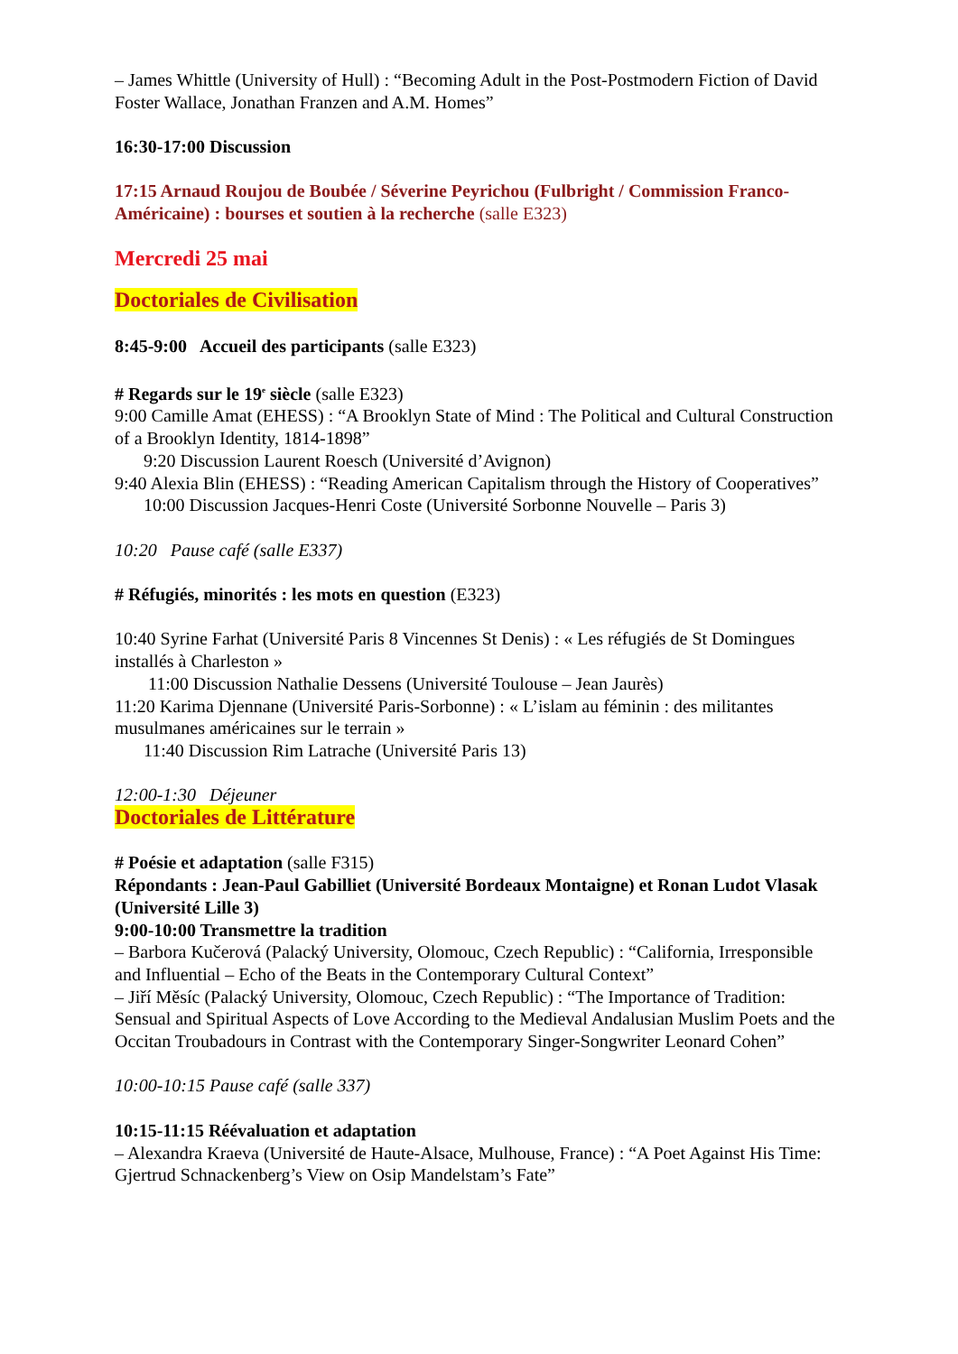– James Whittle (University of Hull) : “Becoming Adult in the Post-Postmodern Fiction of David Foster Wallace, Jonathan Franzen and A.M. Homes”
16:30-17:00 Discussion
17:15 Arnaud Roujou de Boubée / Séverine Peyrichou (Fulbright / Commission Franco-Américaine) : bourses et soutien à la recherche (salle E323)
Mercredi 25 mai
Doctoriales de Civilisation
8:45-9:00 Accueil des participants (salle E323)
# Regards sur le 19<sup>e</sup> siècle (salle E323)
9:00 Camille Amat (EHESS) : “A Brooklyn State of Mind : The Political and Cultural Construction of a Brooklyn Identity, 1814-1898”
9:20 Discussion Laurent Roesch (Université d’Avignon)
9:40 Alexia Blin (EHESS) : “Reading American Capitalism through the History of Cooperatives”
10:00 Discussion Jacques-Henri Coste (Université Sorbonne Nouvelle – Paris 3)
10:20 Pause café (salle E337)
# Réfugiés, minorités : les mots en question (E323)
10:40 Syrine Farhat (Université Paris 8 Vincennes St Denis) : « Les réfugiés de St Domingues installés à Charleston »
11:00 Discussion Nathalie Dessens (Université Toulouse – Jean Jaurès)
11:20 Karima Djennane (Université Paris-Sorbonne) : « L’islam au féminin : des militantes musulmanes américaines sur le terrain »
11:40 Discussion Rim Latrache (Université Paris 13)
12:00-1:30 Déjeuner
Doctoriales de Littérature
# Poésie et adaptation (salle F315)
Répondants : Jean-Paul Gabilliet (Université Bordeaux Montaigne) et Ronan Ludot Vlasak (Université Lille 3)
9:00-10:00 Transmettre la tradition
– Barbora Kučerová (Palacký University, Olomouc, Czech Republic) : “California, Irresponsible and Influential – Echo of the Beats in the Contemporary Cultural Context”
– Jiří Měsíc (Palacký University, Olomouc, Czech Republic) : “The Importance of Tradition: Sensual and Spiritual Aspects of Love According to the Medieval Andalusian Muslim Poets and the Occitan Troubadours in Contrast with the Contemporary Singer-Songwriter Leonard Cohen”
10:00-10:15 Pause café (salle 337)
10:15-11:15 Réévaluation et adaptation
– Alexandra Kraeva (Université de Haute-Alsace, Mulhouse, France) : “A Poet Against His Time: Gjertrud Schnackenberg’s View on Osip Mandelstam’s Fate”